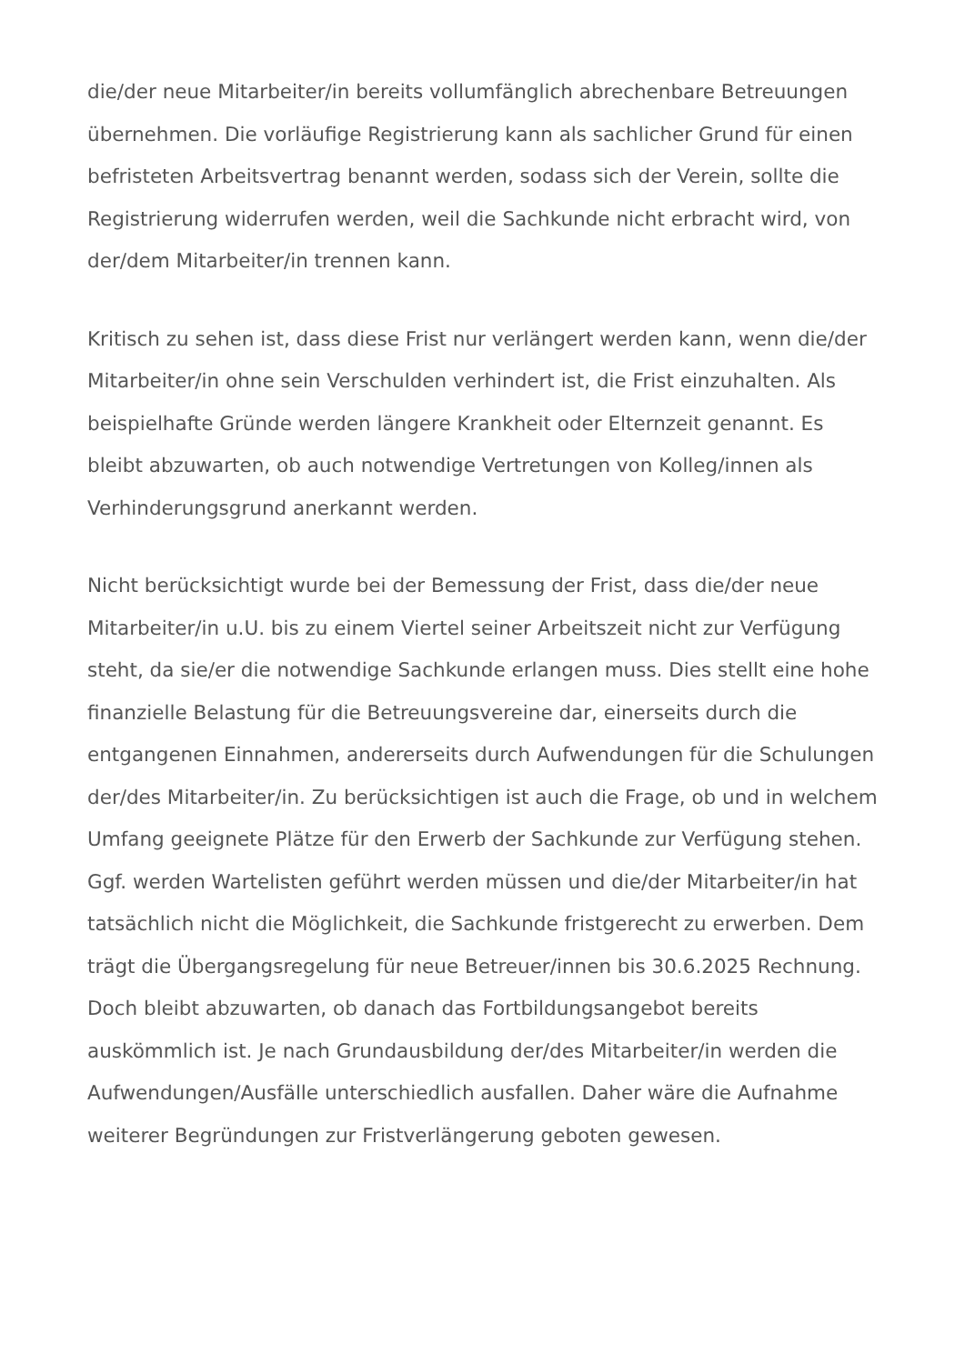die/der neue Mitarbeiter/in bereits vollumfänglich abrechenbare Betreuungen übernehmen. Die vorläufige Registrierung kann als sachlicher Grund für einen befristeten Arbeitsvertrag benannt werden, sodass sich der Verein, sollte die Registrierung widerrufen werden, weil die Sachkunde nicht erbracht wird, von der/dem Mitarbeiter/in trennen kann.
Kritisch zu sehen ist, dass diese Frist nur verlängert werden kann, wenn die/der Mitarbeiter/in ohne sein Verschulden verhindert ist, die Frist einzuhalten. Als beispielhafte Gründe werden längere Krankheit oder Elternzeit genannt. Es bleibt abzuwarten, ob auch notwendige Vertretungen von Kolleg/innen als Verhinderungsgrund anerkannt werden.
Nicht berücksichtigt wurde bei der Bemessung der Frist, dass die/der neue Mitarbeiter/in u.U. bis zu einem Viertel seiner Arbeitszeit nicht zur Verfügung steht, da sie/er die notwendige Sachkunde erlangen muss. Dies stellt eine hohe finanzielle Belastung für die Betreuungsvereine dar, einerseits durch die entgangenen Einnahmen, andererseits durch Aufwendungen für die Schulungen der/des Mitarbeiter/in. Zu berücksichtigen ist auch die Frage, ob und in welchem Umfang geeignete Plätze für den Erwerb der Sachkunde zur Verfügung stehen. Ggf. werden Wartelisten geführt werden müssen und die/der Mitarbeiter/in hat tatsächlich nicht die Möglichkeit, die Sachkunde fristgerecht zu erwerben. Dem trägt die Übergangsregelung für neue Betreuer/innen bis 30.6.2025 Rechnung. Doch bleibt abzuwarten, ob danach das Fortbildungsangebot bereits auskömmlich ist. Je nach Grundausbildung der/des Mitarbeiter/in werden die Aufwendungen/Ausfälle unterschiedlich ausfallen. Daher wäre die Aufnahme weiterer Begründungen zur Fristverlängerung geboten gewesen.